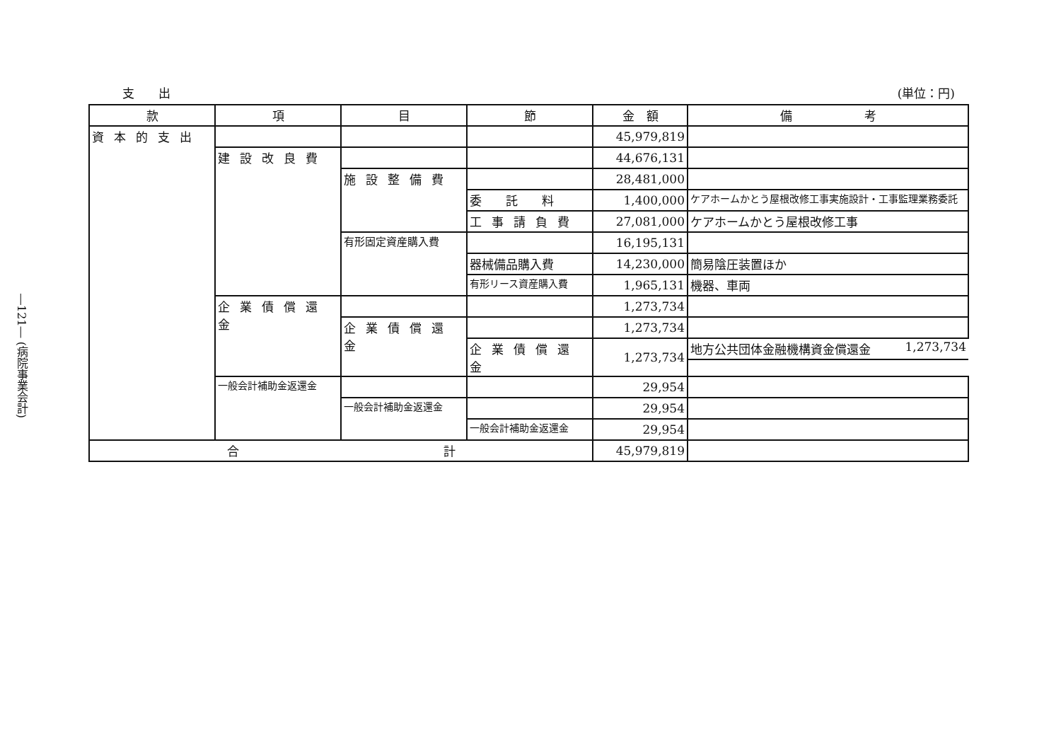―121― (病院事業会計)
支　　出 (単位：円)
| 款 | 項 | 目 | 節 | 金 額 | 備 考 |
| --- | --- | --- | --- | --- | --- |
| 資本的支出 | | | | 45,979,819 | |
| | 建設改良費 | | | 44,676,131 | |
| | | 施設整備費 | | 28,481,000 | |
| | | | 委 託 料 | 1,400,000 | ケアホームかとう屋根改修工事実施設計・工事監理業務委託 |
| | | | 工事請負費 | 27,081,000 | ケアホームかとう屋根改修工事 |
| | | 有形固定資産購入費 | | 16,195,131 | |
| | | | 器械備品購入費 | 14,230,000 | 簡易陰圧装置ほか |
| | | | 有形リース資産購入費 | 1,965,131 | 機器、車両 |
| | 企業債償還金 | | | 1,273,734 | |
| | | 企業債償還金 | | 1,273,734 | |
| | | | 企業債償還金 | 1,273,734 | 地方公共団体金融機構資金償還金 1,273,734 |
| | 一般会計補助金返還金 | | | 29,954 | |
| | | 一般会計補助金返還金 | | 29,954 | |
| | | | 一般会計補助金返還金 | 29,954 | |
| 合 計 | | | | 45,979,819 | |